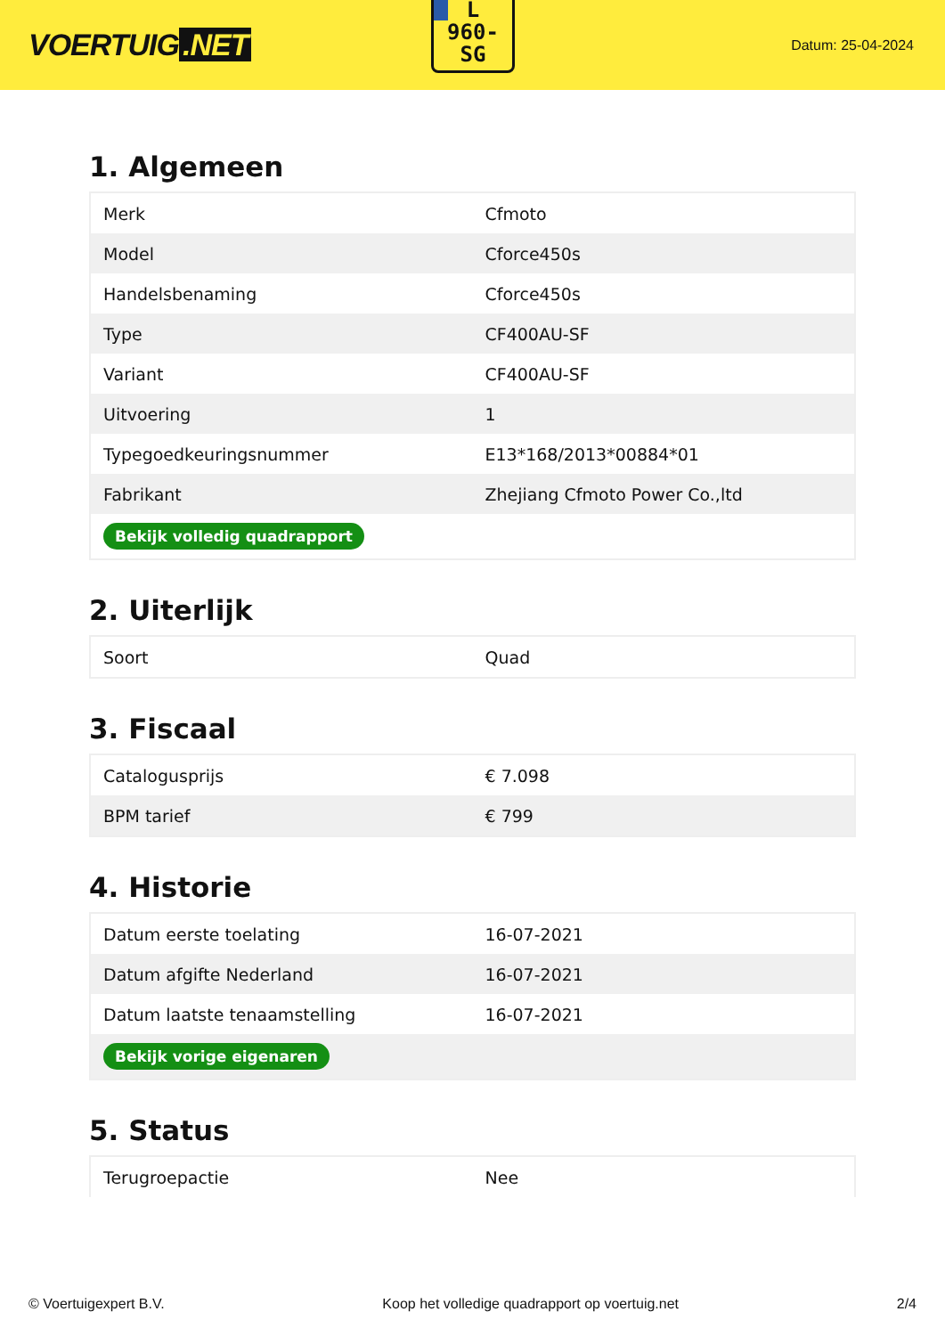VOERTUIG.NET
L
960-
SG
Datum: 25-04-2024
1. Algemeen
| Merk | Cfmoto |
| Model | Cforce450s |
| Handelsbenaming | Cforce450s |
| Type | CF400AU-SF |
| Variant | CF400AU-SF |
| Uitvoering | 1 |
| Typegoedkeuringsnummer | E13*168/2013*00884*01 |
| Fabrikant | Zhejiang Cfmoto Power Co.,ltd |
| Bekijk volledig quadrapport | |
2. Uiterlijk
| Soort | Quad |
3. Fiscaal
| Catalogusprijs | € 7.098 |
| BPM tarief | € 799 |
4. Historie
| Datum eerste toelating | 16-07-2021 |
| Datum afgifte Nederland | 16-07-2021 |
| Datum laatste tenaamstelling | 16-07-2021 |
| Bekijk vorige eigenaren | |
5. Status
| Terugroepactie | Nee |
© Voertuigexpert B.V. Koop het volledige quadrapport op voertuig.net 2/4